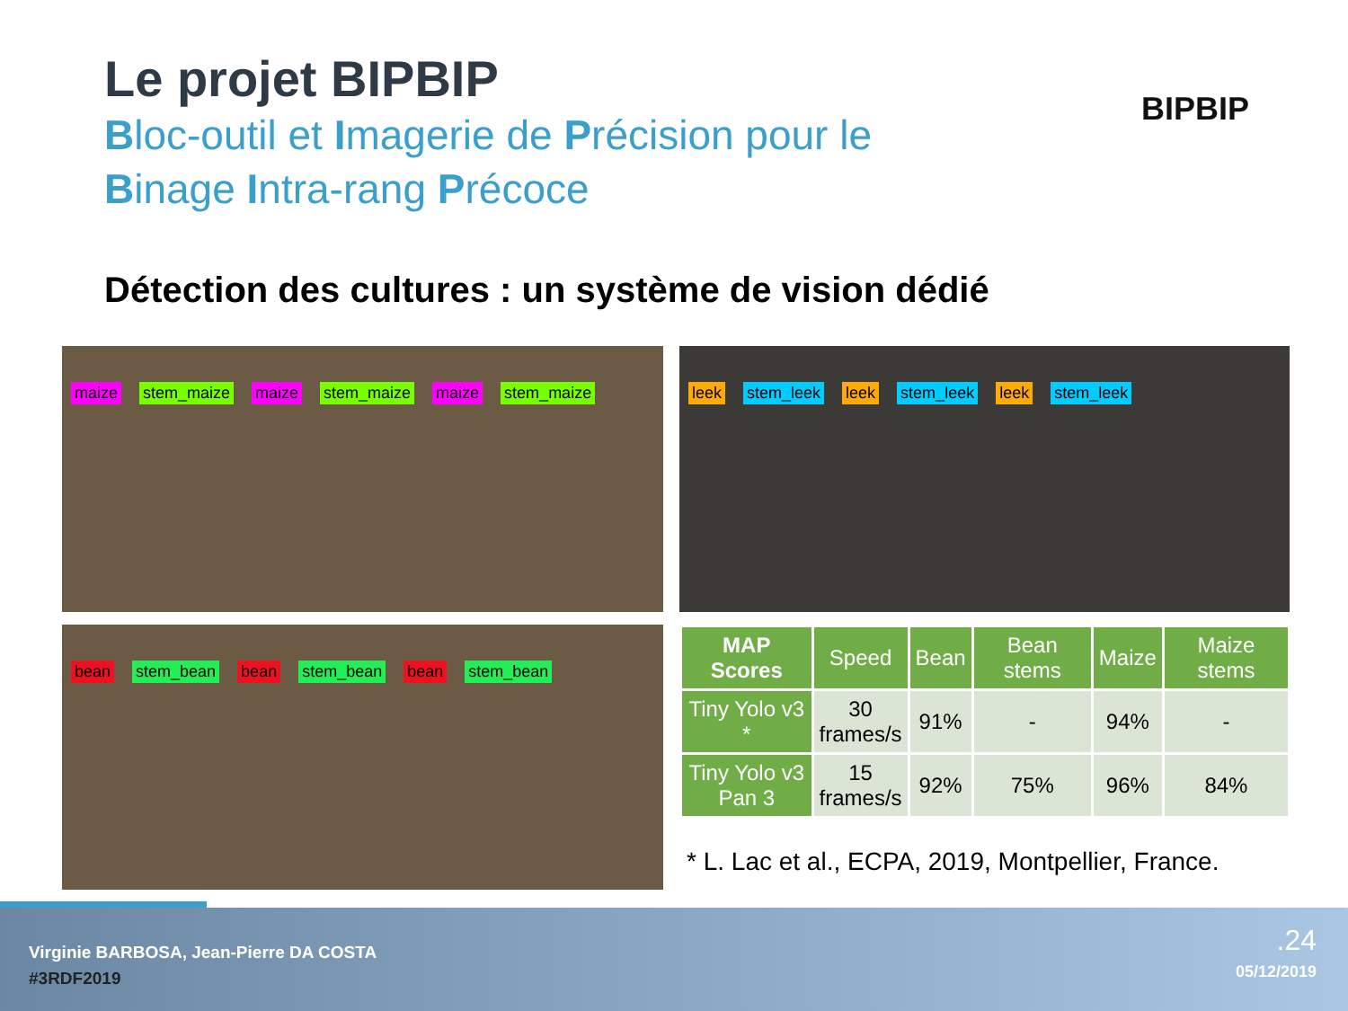Le projet BIPBIP
Bloc-outil et Imagerie de Précision pour le
Binage Intra-rang Précoce
BIPBIP
Détection des cultures : un système de vision dédié
maize stem_maize maize stem_maize maize stem_maize leek stem_leek leek stem_leek leek stem_leek
bean stem_bean bean stem_bean bean stem_bean
| MAP Scores | Speed | Bean | Bean stems | Maize | Maize stems |
| --- | --- | --- | --- | --- | --- |
| Tiny Yolo v3 * | 30 frames/s | 91% | - | 94% | - |
| Tiny Yolo v3 Pan 3 | 15 frames/s | 92% | 75% | 96% | 84% |
* L. Lac et al., ECPA, 2019, Montpellier, France.
Virginie BARBOSA, Jean-Pierre DA COSTA
#3RDF2019
.24
05/12/2019